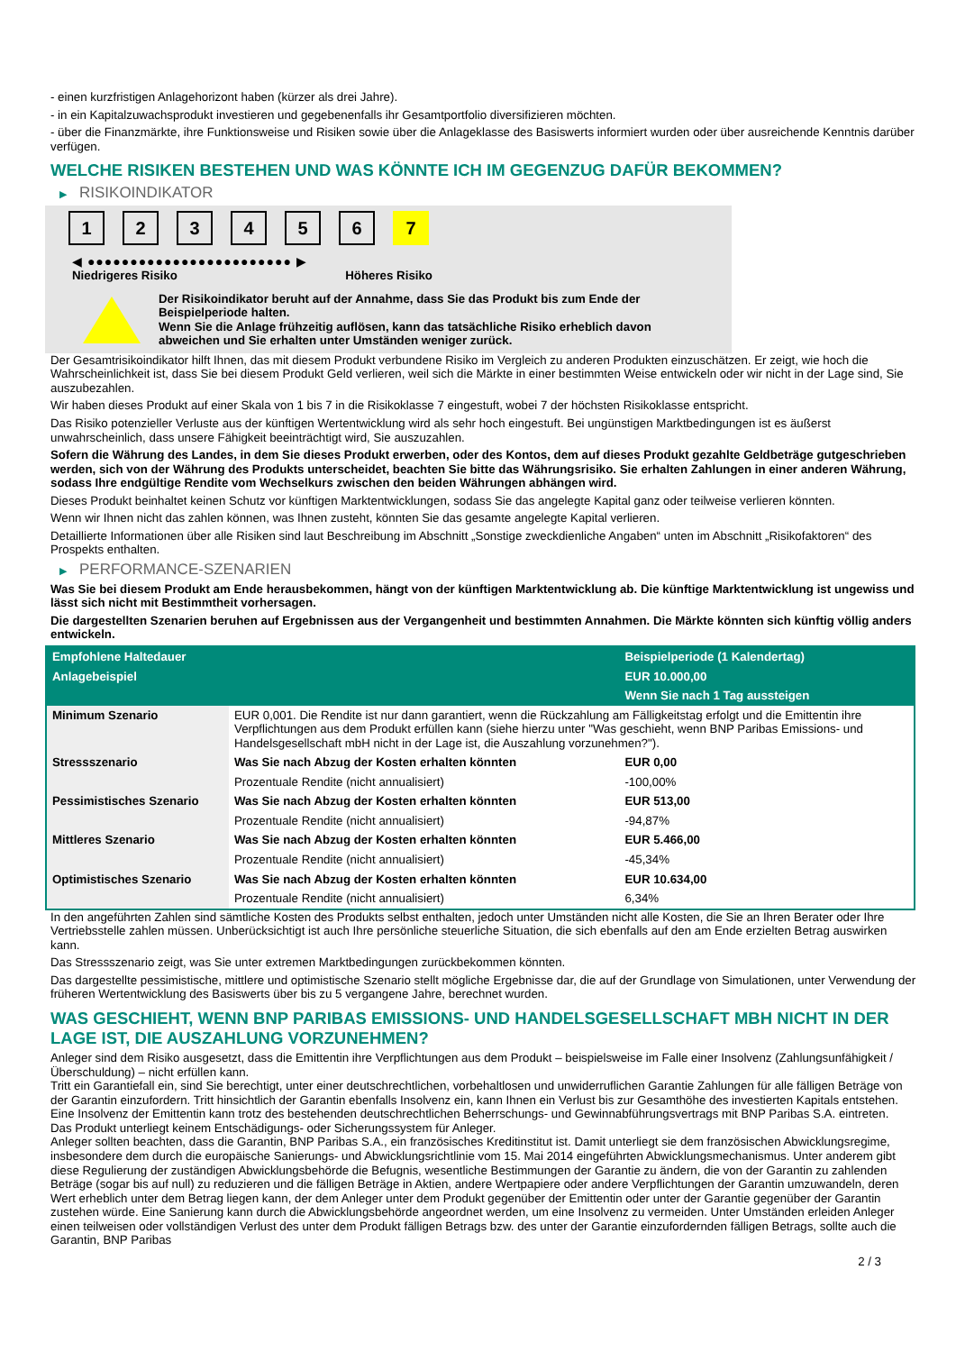- einen kurzfristigen Anlagehorizont haben (kürzer als drei Jahre).
- in ein Kapitalzuwachsprodukt investieren und gegebenenfalls ihr Gesamtportfolio diversifizieren möchten.
- über die Finanzmärkte, ihre Funktionsweise und Risiken sowie über die Anlageklasse des Basiswerts informiert wurden oder über ausreichende Kenntnis darüber verfügen.
WELCHE RISIKEN BESTEHEN UND WAS KÖNNTE ICH IM GEGENZUG DAFÜR BEKOMMEN?
▶ RISIKOINDIKATOR
1 2 3 4 5 6 7
◀ ●●●●●●●●●●●●●●●●●●●●●●●● ▶
Niedrigeres Risiko Höheres Risiko
Der Risikoindikator beruht auf der Annahme, dass Sie das Produkt bis zum Ende der Beispielperiode halten.
Wenn Sie die Anlage frühzeitig auflösen, kann das tatsächliche Risiko erheblich davon abweichen und Sie erhalten unter Umständen weniger zurück.
Der Gesamtrisikoindikator hilft Ihnen, das mit diesem Produkt verbundene Risiko im Vergleich zu anderen Produkten einzuschätzen. Er zeigt, wie hoch die Wahrscheinlichkeit ist, dass Sie bei diesem Produkt Geld verlieren, weil sich die Märkte in einer bestimmten Weise entwickeln oder wir nicht in der Lage sind, Sie auszubezahlen.
Wir haben dieses Produkt auf einer Skala von 1 bis 7 in die Risikoklasse 7 eingestuft, wobei 7 der höchsten Risikoklasse entspricht.
Das Risiko potenzieller Verluste aus der künftigen Wertentwicklung wird als sehr hoch eingestuft. Bei ungünstigen Marktbedingungen ist es äußerst unwahrscheinlich, dass unsere Fähigkeit beeinträchtigt wird, Sie auszuzahlen.
Sofern die Währung des Landes, in dem Sie dieses Produkt erwerben, oder des Kontos, dem auf dieses Produkt gezahlte Geldbeträge gutgeschrieben werden, sich von der Währung des Produkts unterscheidet, beachten Sie bitte das Währungsrisiko. Sie erhalten Zahlungen in einer anderen Währung, sodass Ihre endgültige Rendite vom Wechselkurs zwischen den beiden Währungen abhängen wird.
Dieses Produkt beinhaltet keinen Schutz vor künftigen Marktentwicklungen, sodass Sie das angelegte Kapital ganz oder teilweise verlieren könnten.
Wenn wir Ihnen nicht das zahlen können, was Ihnen zusteht, könnten Sie das gesamte angelegte Kapital verlieren.
Detaillierte Informationen über alle Risiken sind laut Beschreibung im Abschnitt „Sonstige zweckdienliche Angaben“ unten im Abschnitt „Risikofaktoren“ des Prospekts enthalten.
▶ PERFORMANCE-SZENARIEN
Was Sie bei diesem Produkt am Ende herausbekommen, hängt von der künftigen Marktentwicklung ab. Die künftige Marktentwicklung ist ungewiss und lässt sich nicht mit Bestimmtheit vorhersagen.
Die dargestellten Szenarien beruhen auf Ergebnissen aus der Vergangenheit und bestimmten Annahmen. Die Märkte könnten sich künftig völlig anders entwickeln.
| Empfohlene Haltedauer | | Beispielperiode (1 Kalendertag) |
| --- | --- | --- |
| Anlagebeispiel | | EUR 10.000,00 |
| | | Wenn Sie nach 1 Tag aussteigen |
| Minimum Szenario | EUR 0,001. Die Rendite ist nur dann garantiert, wenn die Rückzahlung am Fälligkeitstag erfolgt und die Emittentin ihre Verpflichtungen aus dem Produkt erfüllen kann (siehe hierzu unter "Was geschieht, wenn BNP Paribas Emissions- und Handelsgesellschaft mbH nicht in der Lage ist, die Auszahlung vorzunehmen?"). | |
| Stressszenario | Was Sie nach Abzug der Kosten erhalten könnten | EUR 0,00 |
| | Prozentuale Rendite (nicht annualisiert) | -100,00% |
| Pessimistisches Szenario | Was Sie nach Abzug der Kosten erhalten könnten | EUR 513,00 |
| | Prozentuale Rendite (nicht annualisiert) | -94,87% |
| Mittleres Szenario | Was Sie nach Abzug der Kosten erhalten könnten | EUR 5.466,00 |
| | Prozentuale Rendite (nicht annualisiert) | -45,34% |
| Optimistisches Szenario | Was Sie nach Abzug der Kosten erhalten könnten | EUR 10.634,00 |
| | Prozentuale Rendite (nicht annualisiert) | 6,34% |
In den angeführten Zahlen sind sämtliche Kosten des Produkts selbst enthalten, jedoch unter Umständen nicht alle Kosten, die Sie an Ihren Berater oder Ihre Vertriebsstelle zahlen müssen. Unberücksichtigt ist auch Ihre persönliche steuerliche Situation, die sich ebenfalls auf den am Ende erzielten Betrag auswirken kann.
Das Stressszenario zeigt, was Sie unter extremen Marktbedingungen zurückbekommen könnten.
Das dargestellte pessimistische, mittlere und optimistische Szenario stellt mögliche Ergebnisse dar, die auf der Grundlage von Simulationen, unter Verwendung der früheren Wertentwicklung des Basiswerts über bis zu 5 vergangene Jahre, berechnet wurden.
WAS GESCHIEHT, WENN BNP PARIBAS EMISSIONS- UND HANDELSGESELLSCHAFT MBH NICHT IN DER LAGE IST, DIE AUSZAHLUNG VORZUNEHMEN?
Anleger sind dem Risiko ausgesetzt, dass die Emittentin ihre Verpflichtungen aus dem Produkt – beispielsweise im Falle einer Insolvenz (Zahlungsunfähigkeit / Überschuldung) – nicht erfüllen kann.
Tritt ein Garantiefall ein, sind Sie berechtigt, unter einer deutschrechtlichen, vorbehaltlosen und unwiderruflichen Garantie Zahlungen für alle fälligen Beträge von der Garantin einzufordern. Tritt hinsichtlich der Garantin ebenfalls Insolvenz ein, kann Ihnen ein Verlust bis zur Gesamthöhe des investierten Kapitals entstehen. Eine Insolvenz der Emittentin kann trotz des bestehenden deutschrechtlichen Beherrschungs- und Gewinnabführungsvertrags mit BNP Paribas S.A. eintreten.
Das Produkt unterliegt keinem Entschädigungs- oder Sicherungssystem für Anleger.
Anleger sollten beachten, dass die Garantin, BNP Paribas S.A., ein französisches Kreditinstitut ist. Damit unterliegt sie dem französischen Abwicklungsregime, insbesondere dem durch die europäische Sanierungs- und Abwicklungsrichtlinie vom 15. Mai 2014 eingeführten Abwicklungsmechanismus. Unter anderem gibt diese Regulierung der zuständigen Abwicklungsbehörde die Befugnis, wesentliche Bestimmungen der Garantie zu ändern, die von der Garantin zu zahlenden Beträge (sogar bis auf null) zu reduzieren und die fälligen Beträge in Aktien, andere Wertpapiere oder andere Verpflichtungen der Garantin umzuwandeln, deren Wert erheblich unter dem Betrag liegen kann, der dem Anleger unter dem Produkt gegenüber der Emittentin oder unter der Garantie gegenüber der Garantin zustehen würde. Eine Sanierung kann durch die Abwicklungsbehörde angeordnet werden, um eine Insolvenz zu vermeiden. Unter Umständen erleiden Anleger einen teilweisen oder vollständigen Verlust des unter dem Produkt fälligen Betrags bzw. des unter der Garantie einzufordernden fälligen Betrags, sollte auch die Garantin, BNP Paribas
2 / 3